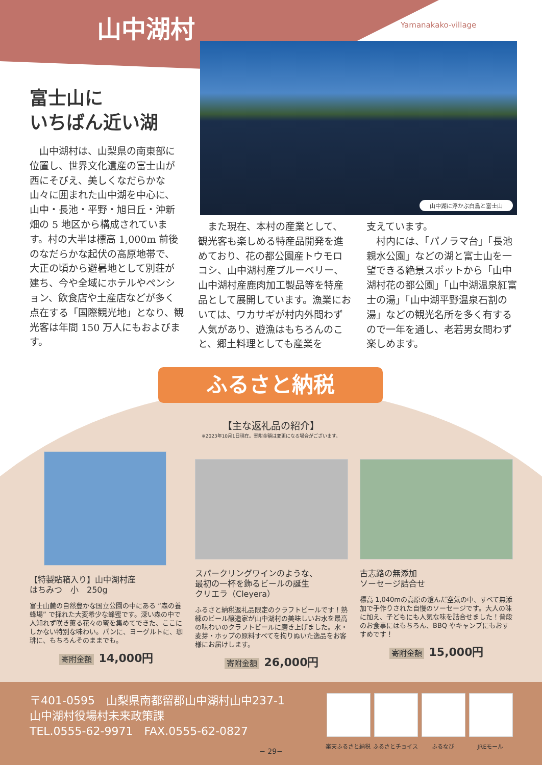山中湖村 Yamanakako-village
山中湖に浮かぶ白鳥と富士山
富士山に
いちばん近い湖
　山中湖村は、山梨県の南東部に位置し、世界文化遺産の富士山が西にそびえ、美しくなだらかな山々に囲まれた山中湖を中心に、山中・長池・平野・旭日丘・沖新畑の 5 地区から構成されています。村の大半は標高 1,000m 前後のなだらかな起伏の高原地帯で、大正の頃から避暑地として別荘が建ち、今や全域にホテルやペンション、飲食店や土産店などが多く点在する「国際観光地」となり、観光客は年間 150 万人にもおよびます。
　また現在、本村の産業として、観光客も楽しめる特産品開発を進めており、花の都公園産トウモロコシ、山中湖村産ブルーベリー、山中湖村産鹿肉加工製品等を特産品として展開しています。漁業においては、ワカサギが村内外問わず人気があり、遊漁はもちろんのこと、郷土料理としても産業を
支えています。
　村内には、「パノラマ台」「長池親水公園」などの湖と富士山を一望できる絶景スポットから「山中湖村花の都公園」「山中湖温泉紅富士の湯」「山中湖平野温泉石割の湯」などの観光名所を多く有するので一年を通し、老若男女問わず楽しめます。
ふるさと納税
【主な返礼品の紹介】
※2023年10月1日現在。寄附金額は変更になる場合がございます。
【特製貼箱入り】山中湖村産
はちみつ　小　250g
富士山麓の自然豊かな国立公園の中にある “森の養蜂場” で採れた大変希少な蜂蜜です。深い森の中で人知れず咲き薫る花々の蜜を集めてできた、ここにしかない特別な味わい。パンに、ヨーグルトに、珈琲に、もちろんそのままでも。
寄附金額 14,000円
スパークリングワインのような、
最初の一杯を飾るビールの誕生
クリエラ（Cleyera）
ふるさと納税返礼品限定のクラフトビールです！熟練のビール醸造家が山中湖村の美味しいお水を最高の味わいのクラフトビールに磨き上げました。水・麦芽・ホップの原料すべてを拘りぬいた逸品をお客様にお届けします。
寄附金額 26,000円
古志路の無添加
ソーセージ詰合せ
標高 1,040mの高原の澄んだ空気の中、すべて無添加で手作りされた自慢のソーセージです。大人の味に加え、子どもにも人気な味を詰合せました！普段のお食事にはもちろん、BBQ やキャンプにもおすすめです！
寄附金額 15,000円
〒401-0595　山梨県南都留郡山中湖村山中237-1
山中湖村役場村未来政策課
TEL.0555-62-9971　FAX.0555-62-0827
楽天ふるさと納税 ふるさとチョイス ふるなび JREモール
− 29−